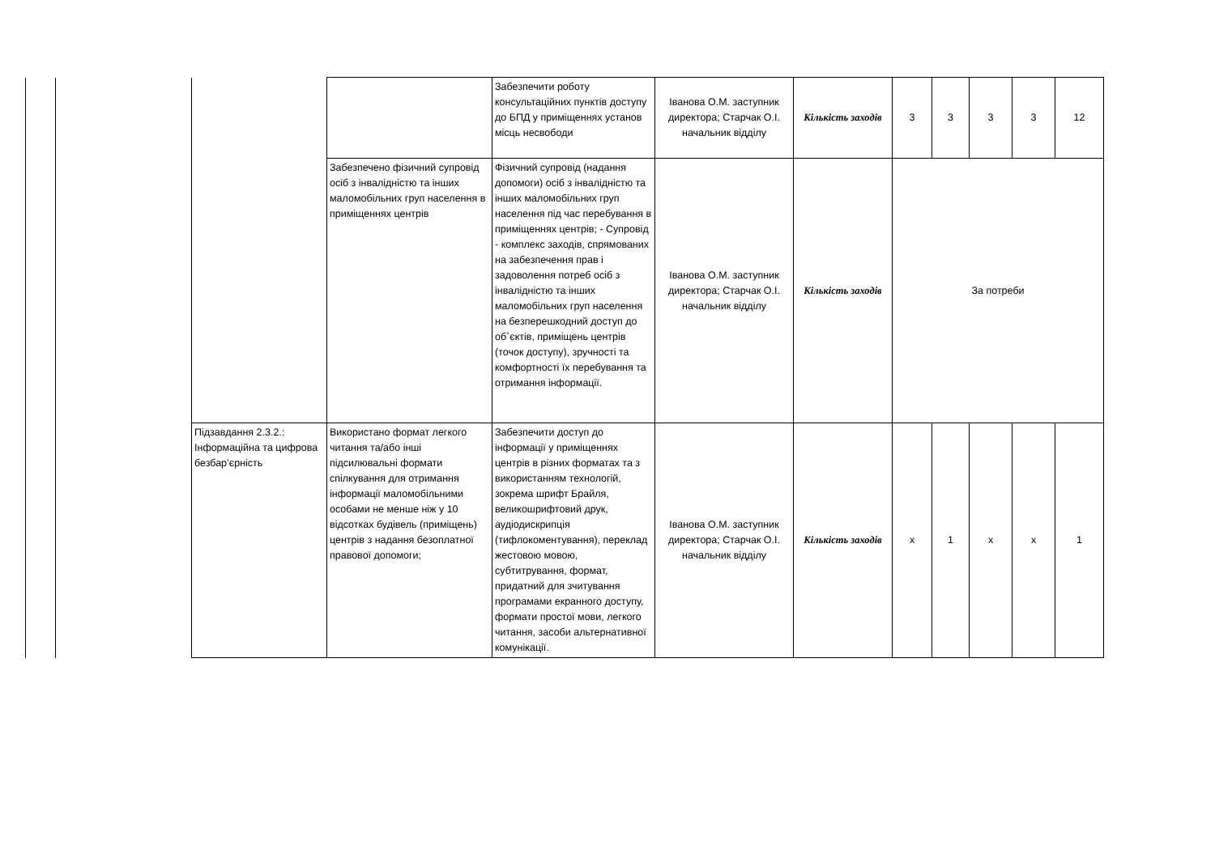| | | | | Забезпечити роботу консультаційних пунктів доступу до БПД у приміщеннях установ місць несвободи | Іванова О.М. заступник директора; Старчак О.І. начальник відділу | Кількість заходів | 3 | 3 | 3 | 3 | 12 |
| | | | Забезпечено фізичний супровід осіб з інвалідністю та інших маломобільних груп населення в приміщеннях центрів | Фізичний супровід (надання допомоги) осіб з інвалідністю та інших маломобільних груп населення під час перебування в приміщеннях центрів; - Супровід - комплекс заходів, спрямованих на забезпечення прав і задоволення потреб осіб з інвалідністю та інших маломобільних груп населення на безперешкодний доступ до об`єктів, приміщень центрів (точок доступу), зручності та комфортності їх перебування та отримання інформації. | Іванова О.М. заступник директора; Старчак О.І. начальник відділу | Кількість заходів | За потреби | | | | |
| | | Підзавдання 2.3.2.: Інформаційна та цифрова безбар’єрність | Використано формат легкого читання та/або інші підсилювальні формати спілкування для отримання інформації маломобільними особами не менше ніж у 10 відсотках будівель (приміщень) центрів з надання безоплатної правової допомоги; | Забезпечити доступ до інформації у приміщеннях центрів в різних форматах та з використанням технологій, зокрема шрифт Брайля, великошрифтовий друк, аудіодискрипція (тифлокоментування), переклад жестовою мовою, субтитрування, формат, придатний для зчитування програмами екранного доступу, формати простої мови, легкого читання, засоби альтернативної комунікації. | Іванова О.М. заступник директора; Старчак О.І. начальник відділу | Кількість заходів | x | 1 | x | x | 1 |